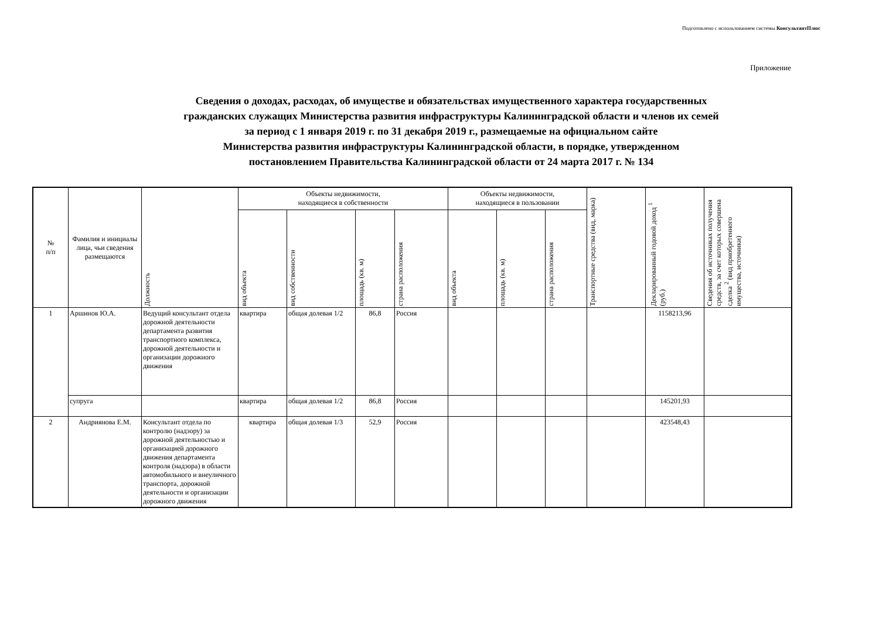Подготовлено с использованием системы КонсультантПлюс
Приложение
Сведения о доходах, расходах, об имуществе и обязательствах имущественного характера государственных
гражданских служащих Министерства развития инфраструктуры Калининградской области и членов их семей
за период с 1 января 2019 г. по 31 декабря 2019 г., размещаемые на официальном сайте
Министерства развития инфраструктуры Калининградской области, в порядке, утвержденном
постановлением Правительства Калининградской области от 24 марта 2017 г. № 134
| № п/п | Фамилия и инициалы лица, чьи сведения размещаются | Должность | Объекты недвижимости, находящиеся в собственности | | | | Объекты недвижимости, находящиеся в пользовании | | | Транспортные средства (вид, марка) | Декларированный годовой доход <sup>1</sup> (руб.) | Сведения об источниках получения средств, за счет которых совершена сделка <sup>2</sup> (вид приобретенного имущества, источники) |
| --- | --- | --- | --- | --- | --- | --- | --- | --- | --- | --- | --- | --- |
| | | | вид объекта | вид собственности | площадь (кв. м) | страна расположения | вид объекта | площадь (кв. м) | страна расположения | | | |
| 1 | Аршинов Ю.А. | Ведущий консультант отдела дорожной деятельности департамента развития транспортного комплекса, дорожной деятельности и организации дорожного движения | квартира | общая долевая 1/2 | 86,8 | Россия | | | | | 1158213,96 | |
| | супруга | | квартира | общая долевая 1/2 | 86,8 | Россия | | | | | 145201,93 | |
| 2 | Андриянова Е.М. | Консультант отдела по контролю (надзору) за дорожной деятельностью и организацией дорожного движения департамента контроля (надзора) в области автомобильного и внеуличного транспорта, дорожной деятельности и организации дорожного движения | квартира | общая долевая 1/3 | 52,9 | Россия | | | | | 423548,43 | |